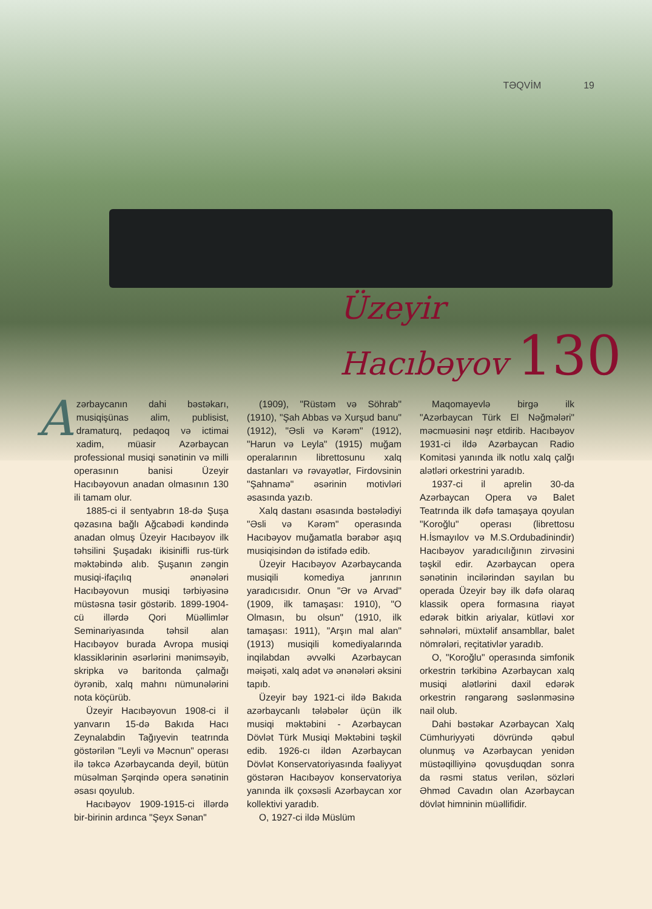TƏQVİM 19
Üzeyir
Hacıbəyov 130
Azərbaycanın dahi bəstəkarı, musiqişünas alim, publisist, dramaturq, pedaqoq və ictimai xadim, müasir Azərbaycan professional musiqi sənətinin və milli operasının banisi Üzeyir Hacıbəyovun anadan olmasının 130 ili tamam olur.
1885-ci il sentyabrın 18-də Şuşa qəzasına bağlı Ağcabədi kəndində anadan olmuş Üzeyir Hacıbəyov ilk təhsilini Şuşadakı ikisinifli rus-türk məktəbində alıb. Şuşanın zəngin musiqi-ifaçılıq ənənələri Hacıbəyovun musiqi tərbiyəsinə müstəsna təsir göstərib. 1899-1904-cü illərdə Qori Müəllimlər Seminariyasında təhsil alan Hacıbəyov burada Avropa musiqi klassiklərinin əsərlərini mənimsəyib, skripka və baritonda çalmağı öyrənib, xalq mahnı nümunələrini nota köçürüb.
Üzeyir Hacıbəyovun 1908-ci il yanvarın 15-də Bakıda Hacı Zeynalabdin Tağıyevin teatrında göstərilən "Leyli və Məcnun" operası ilə təkcə Azərbaycanda deyil, bütün müsəlman Şərqində opera sənətinin əsası qoyulub.
Hacıbəyov 1909-1915-ci illərdə bir-birinin ardınca "Şeyx Sənan"
(1909), "Rüstəm və Söhrab" (1910), "Şah Abbas və Xurşud banu" (1912), "Əsli və Kərəm" (1912), "Harun və Leyla" (1915) muğam operalarının librettosunu xalq dastanları və rəvayətlər, Firdovsinin "Şahnamə" əsərinin motivləri əsasında yazıb.
Xalq dastanı əsasında bəstələdiyi "Əsli və Kərəm" operasında Hacıbəyov muğamatla bərabər aşıq musiqisindən də istifadə edib.
Üzeyir Hacıbəyov Azərbaycanda musiqili komediya janrının yaradıcısıdır. Onun "Ər və Arvad" (1909, ilk tamaşası: 1910), "O Olmasın, bu olsun" (1910, ilk tamaşası: 1911), "Arşın mal alan" (1913) musiqili komediyalarında inqilabdan əvvəlki Azərbaycan məişəti, xalq adət və ənənələri əksini tapıb.
Üzeyir bəy 1921-ci ildə Bakıda azərbaycanlı tələbələr üçün ilk musiqi məktəbini - Azərbaycan Dövlət Türk Musiqi Məktəbini təşkil edib. 1926-cı ildən Azərbaycan Dövlət Konservatoriyasında fəaliyyət göstərən Hacıbəyov konservatoriya yanında ilk çoxsəsli Azərbaycan xor kollektivi yaradıb.
O, 1927-ci ildə Müslüm
Maqomayevlə birgə ilk "Azərbaycan Türk El Nəğmələri" məcmuəsini nəşr etdirib. Hacıbəyov 1931-ci ildə Azərbaycan Radio Komitəsi yanında ilk notlu xalq çalğı alətləri orkestrini yaradıb.
1937-ci il aprelin 30-da Azərbaycan Opera və Balet Teatrında ilk dəfə tamaşaya qoyulan "Koroğlu" operası (librettosu H.İsmayılov və M.S.Ordubadinindir) Hacıbəyov yaradıcılığının zirvəsini təşkil edir. Azərbaycan opera sənətinin incilərindən sayılan bu operada Üzeyir bəy ilk dəfə olaraq klassik opera formasına riayət edərək bitkin ariyalar, kütləvi xor səhnələri, müxtəlif ansambllar, balet nömrələri, reçitativlər yaradıb.
O, "Koroğlu" operasında simfonik orkestrin tərkibinə Azərbaycan xalq musiqi alətlərini daxil edərək orkestrin rəngarəng səslənməsinə nail olub.
Dahi bəstəkar Azərbaycan Xalq Cümhuriyyəti dövründə qəbul olunmuş və Azərbaycan yenidən müstəqilliyinə qovuşduqdan sonra da rəsmi status verilən, sözləri Əhməd Cavadın olan Azərbaycan dövlət himninin müəllifidir.